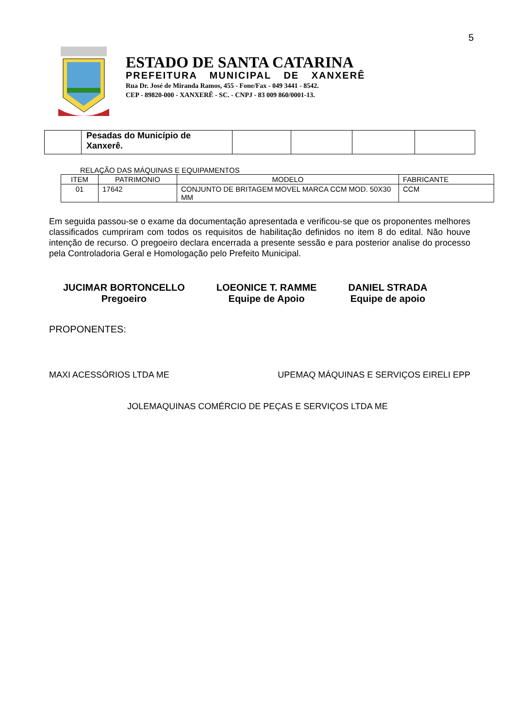5
XANXERÊ
ESTADO DE SANTA CATARINA
PREFEITURA MUNICIPAL DE XANXERÊ
Rua Dr. José de Miranda Ramos, 455 - Fone/Fax - 049 3441 - 8542.
CEP - 89820-000 - XANXERÊ - SC. - CNPJ - 83 009 860/0001-13.
| | Pesadas do Município de Xanxerê. | | | | |
RELAÇÃO DAS MÁQUINAS E EQUIPAMENTOS
| ITEM | PATRIMONIO | MODELO | FABRICANTE |
| --- | --- | --- | --- |
| 01 | 17642 | CONJUNTO DE BRITAGEM MOVEL MARCA CCM MOD. 50X30 MM | CCM |
Em seguida passou-se o exame da documentação apresentada e verificou-se que os proponentes melhores classificados cumpriram com todos os requisitos de habilitação definidos no item 8 do edital. Não houve intenção de recurso. O pregoeiro declara encerrada a presente sessão e para posterior analise do processo pela Controladoria Geral e Homologação pelo Prefeito Municipal.
JUCIMAR BORTONCELLO
Pregoeiro
LOEONICE T. RAMME
Equipe de Apoio
DANIEL STRADA
Equipe de apoio
PROPONENTES:
MAXI ACESSÓRIOS LTDA ME UPEMAQ MÁQUINAS E SERVIÇOS EIRELI EPP
JOLEMAQUINAS COMÉRCIO DE PEÇAS E SERVIÇOS LTDA ME